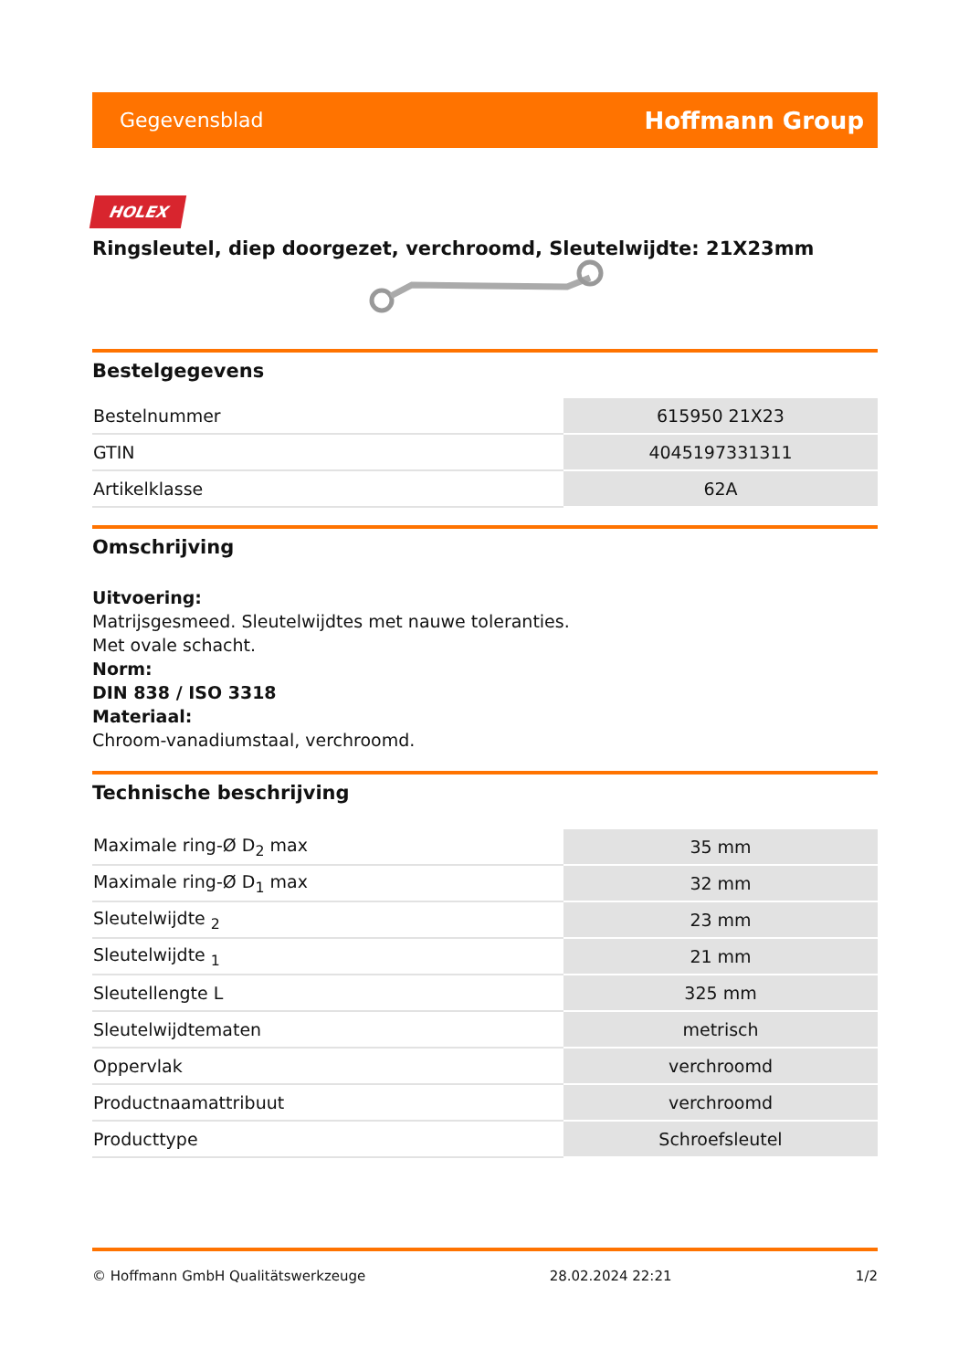Gegevensblad Hoffmann Group
HOLEX
Ringsleutel, diep doorgezet, verchroomd, Sleutelwijdte: 21X23mm
Bestelgegevens
| Bestelnummer | 615950 21X23 |
| GTIN | 4045197331311 |
| Artikelklasse | 62A |
Omschrijving
Uitvoering:
Matrijsgesmeed. Sleutelwijdtes met nauwe toleranties.
Met ovale schacht.
Norm:
DIN 838 / ISO 3318
Materiaal:
Chroom-vanadiumstaal, verchroomd.
Technische beschrijving
| Maximale ring-Ø D<sub>2</sub> max | 35 mm |
| Maximale ring-Ø D<sub>1</sub> max | 32 mm |
| Sleutelwijdte <sub>2</sub> | 23 mm |
| Sleutelwijdte <sub>1</sub> | 21 mm |
| Sleutellengte L | 325 mm |
| Sleutelwijdtematen | metrisch |
| Oppervlak | verchroomd |
| Productnaamattribuut | verchroomd |
| Producttype | Schroefsleutel |
© Hoffmann GmbH Qualitätswerkzeuge 28.02.2024 22:21 1/2